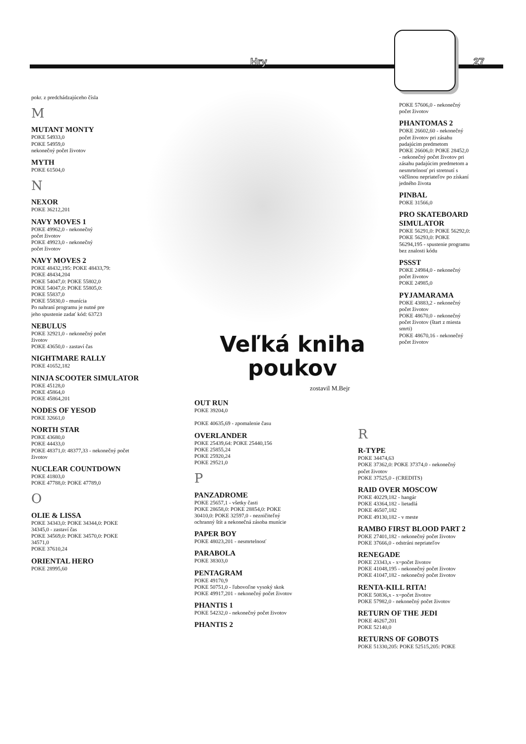Hry 27
pokr. z predchádzajúceho čísla
M
MUTANT MONTY
POKE 54933,0
POKE 54959,0
nekonečný počet životov
MYTH
POKE 61504,0
N
NEXOR
POKE 36212,201
NAVY MOVES 1
POKE 49962,0 - nekonečný
počet životov
POKE 49923,0 - nekonečný
počet životov
NAVY MOVES 2
POKE 48432,195: POKE 48433,79:
POKE 48434,204
POKE 54047,0: POKE 55802,0
POKE 54047,0: POKE 55805,0:
POKE 55837,0
POKE 55830,0 - munícia
Po nahraní programu je nutné pre
jeho spustenie zadať kód: 63723
NEBULUS
POKE 32921,0 - nekonečný počet
životov
POKE 43650,0 - zastaví čas
NIGHTMARE RALLY
POKE 41652,182
NINJA SCOOTER SIMULATOR
POKE 45128,0
POKE 45864,0
POKE 45864,201
NODES OF YESOD
POKE 32661,0
NORTH STAR
POKE 43680,0
POKE 44433,0
POKE 48371,0: 48377,33 - nekonečný počet
životov
NUCLEAR COUNTDOWN
POKE 41803,0
POKE 47788,0: POKE 47789,0
O
OLIE & LISSA
POKE 34343,0: POKE 34344,0: POKE
34345,0 - zastaví čas
POKE 34569,0: POKE 34570,0: POKE
34571,0
POKE 37610,24
ORIENTAL HERO
POKE 28995,60
Veľká kniha
poukov
zostavil M.Bejr
OUT RUN
POKE 39204,0
POKE 40635,69 - zpomalenie času
OVERLANDER
POKE 25439,64: POKE 25440,156
POKE 25855,24
POKE 25920,24
POKE 29521,0
P
PANZADROME
POKE 25657,1 - všetky časti
POKE 28658,0: POKE 28854,0: POKE
30410,0: POKE 32597,0 - nezničiteľný
ochranný štít a nekonečná zásoba munície
PAPER BOY
POKE 48023,201 - nesmrtelnosť
PARABOLA
POKE 38303,0
PENTAGRAM
POKE 49170,9
POKE 50751,0 - ľubovoľne vysoký skok
POKE 49917,201 - nekonečný počet životov
PHANTIS 1
POKE 54232,0 - nekonečný počet životov
PHANTIS 2
POKE 57606,0 - nekonečný
počet životov
PHANTOMAS 2
POKE 26602,60 - nekonečný
počet životov pri zásahu
padajúcim predmetom
POKE 26606,0: POKE 28452,0
- nekonečný počet životov pri
zásahu padajúcim predmetom a
nesmrtelnosť pri stretnutí s
väčšinou nepriateľov po získaní
jedného života
PINBAL
POKE 31566,0
PRO SKATEBOARD SIMULATOR
POKE 56291,0: POKE 56292,0:
POKE 56293,0: POKE
56294,195 - spustenie programu
bez znalosti kódu
PSSST
POKE 24984,0 - nekonečný
počet životov
POKE 24985,0
PYJAMARAMA
POKE 43883,2 - nekonečný
počet životov
POKE 48670,0 - nekonečný
počet životov (štart z miesta
smrti)
POKE 48670,16 - nekonečný
počet životov
R
R-TYPE
POKE 34474,63
POKE 37362,0: POKE 37374,0 - nekonečný
počet životov
POKE 37525,0 - (CREDITS)
RAID OVER MOSCOW
POKE 40229,182 - hangár
POKE 43364,182 - lietadlá
POKE 46507,182
POKE 49130,182 - v meste
RAMBO FIRST BLOOD PART 2
POKE 27401,182 - nekonečný počet životov
POKE 37666,0 - odstráni nepriateľov
RENEGADE
POKE 23343,x - x=počet životov
POKE 41048,195 - nekonečný počet životov
POKE 41047,182 - nekonečný počet životov
RENTA-KILL RITA!
POKE 50836,x - x=počet životov
POKE 57982,0 - nekonečný počet životov
RETURN OF THE JEDI
POKE 46267,201
POKE 52140,0
RETURNS OF GOBOTS
POKE 51330,205: POKE 52515,205: POKE